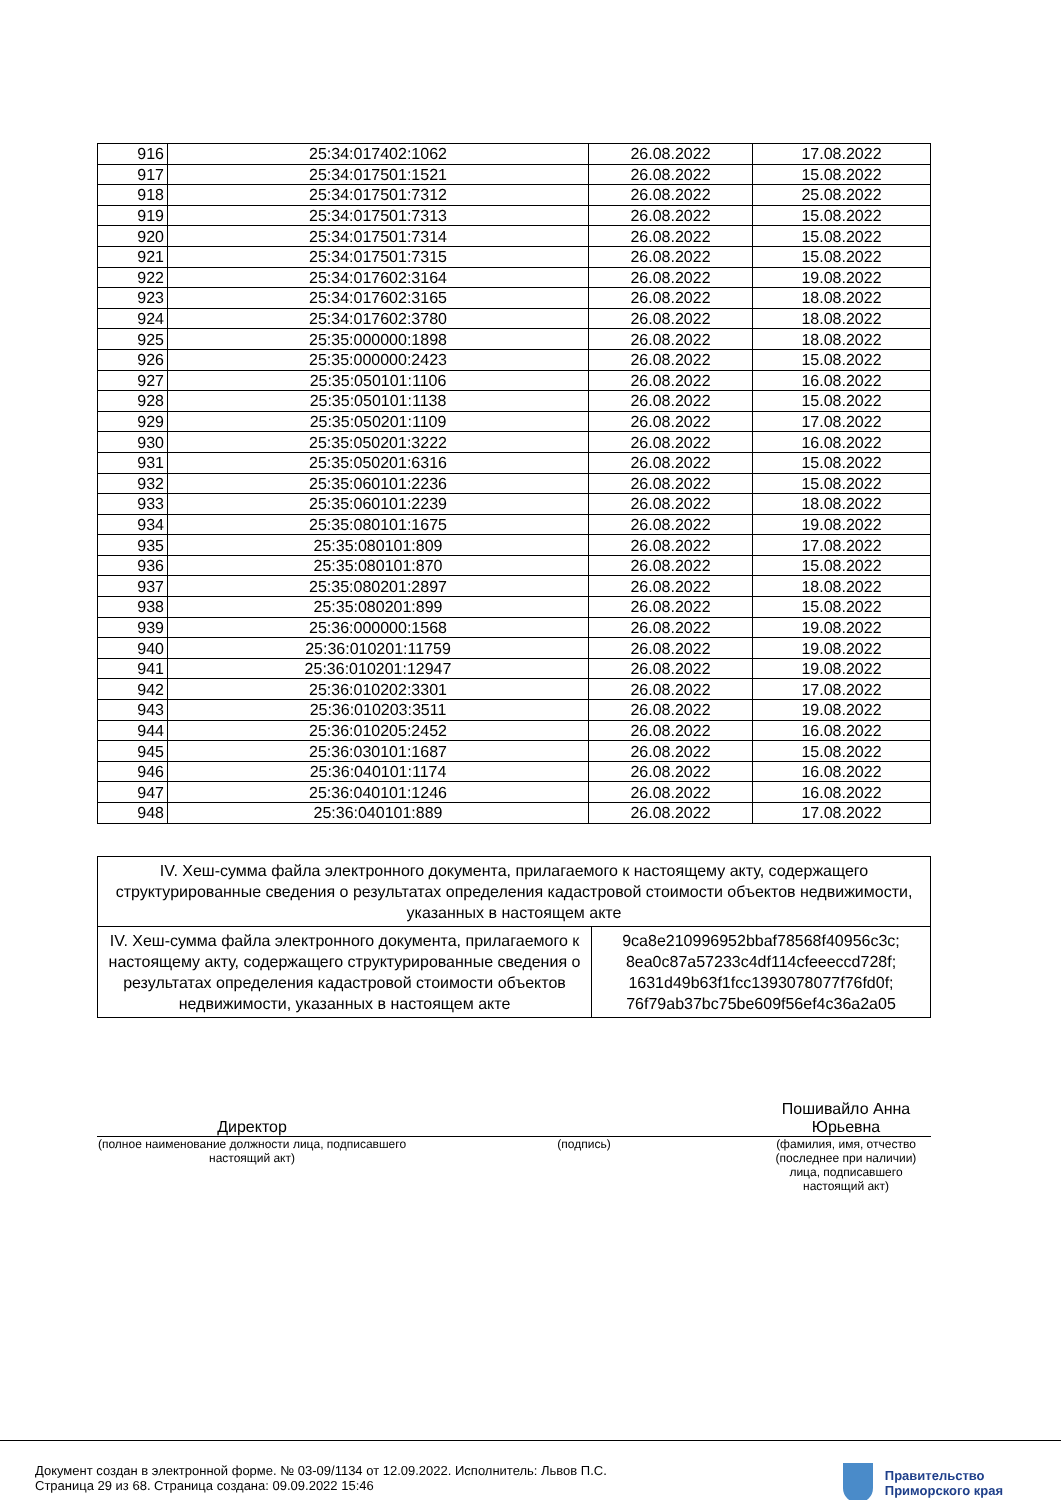| 916 | 25:34:017402:1062 | 26.08.2022 | 17.08.2022 |
| 917 | 25:34:017501:1521 | 26.08.2022 | 15.08.2022 |
| 918 | 25:34:017501:7312 | 26.08.2022 | 25.08.2022 |
| 919 | 25:34:017501:7313 | 26.08.2022 | 15.08.2022 |
| 920 | 25:34:017501:7314 | 26.08.2022 | 15.08.2022 |
| 921 | 25:34:017501:7315 | 26.08.2022 | 15.08.2022 |
| 922 | 25:34:017602:3164 | 26.08.2022 | 19.08.2022 |
| 923 | 25:34:017602:3165 | 26.08.2022 | 18.08.2022 |
| 924 | 25:34:017602:3780 | 26.08.2022 | 18.08.2022 |
| 925 | 25:35:000000:1898 | 26.08.2022 | 18.08.2022 |
| 926 | 25:35:000000:2423 | 26.08.2022 | 15.08.2022 |
| 927 | 25:35:050101:1106 | 26.08.2022 | 16.08.2022 |
| 928 | 25:35:050101:1138 | 26.08.2022 | 15.08.2022 |
| 929 | 25:35:050201:1109 | 26.08.2022 | 17.08.2022 |
| 930 | 25:35:050201:3222 | 26.08.2022 | 16.08.2022 |
| 931 | 25:35:050201:6316 | 26.08.2022 | 15.08.2022 |
| 932 | 25:35:060101:2236 | 26.08.2022 | 15.08.2022 |
| 933 | 25:35:060101:2239 | 26.08.2022 | 18.08.2022 |
| 934 | 25:35:080101:1675 | 26.08.2022 | 19.08.2022 |
| 935 | 25:35:080101:809 | 26.08.2022 | 17.08.2022 |
| 936 | 25:35:080101:870 | 26.08.2022 | 15.08.2022 |
| 937 | 25:35:080201:2897 | 26.08.2022 | 18.08.2022 |
| 938 | 25:35:080201:899 | 26.08.2022 | 15.08.2022 |
| 939 | 25:36:000000:1568 | 26.08.2022 | 19.08.2022 |
| 940 | 25:36:010201:11759 | 26.08.2022 | 19.08.2022 |
| 941 | 25:36:010201:12947 | 26.08.2022 | 19.08.2022 |
| 942 | 25:36:010202:3301 | 26.08.2022 | 17.08.2022 |
| 943 | 25:36:010203:3511 | 26.08.2022 | 19.08.2022 |
| 944 | 25:36:010205:2452 | 26.08.2022 | 16.08.2022 |
| 945 | 25:36:030101:1687 | 26.08.2022 | 15.08.2022 |
| 946 | 25:36:040101:1174 | 26.08.2022 | 16.08.2022 |
| 947 | 25:36:040101:1246 | 26.08.2022 | 16.08.2022 |
| 948 | 25:36:040101:889 | 26.08.2022 | 17.08.2022 |
| IV. Хеш-сумма файла электронного документа, прилагаемого к настоящему акту, содержащего структурированные сведения о результатах определения кадастровой стоимости объектов недвижимости, указанных в настоящем акте | |
| IV. Хеш-сумма файла электронного документа, прилагаемого к настоящему акту, содержащего структурированные сведения о результатах определения кадастровой стоимости объектов недвижимости, указанных в настоящем акте | 9ca8e210996952bbaf78568f40956c3c; 8ea0c87a57233c4df114cfeeeccd728f; 1631d49b63f1fcc1393078077f76fd0f; 76f79ab37bc75be609f56ef4c36a2a05 |
Директор
Пошивайло Анна Юрьевна
(полное наименование должности лица, подписавшего настоящий акт)
(подпись) (фамилия, имя, отчество (последнее при наличии) лица, подписавшего настоящий акт)
Документ создан в электронной форме. № 03-09/1134 от 12.09.2022. Исполнитель: Львов П.С.
Страница 29 из 68. Страница создана: 09.09.2022 15:46
Правительство
Приморского края